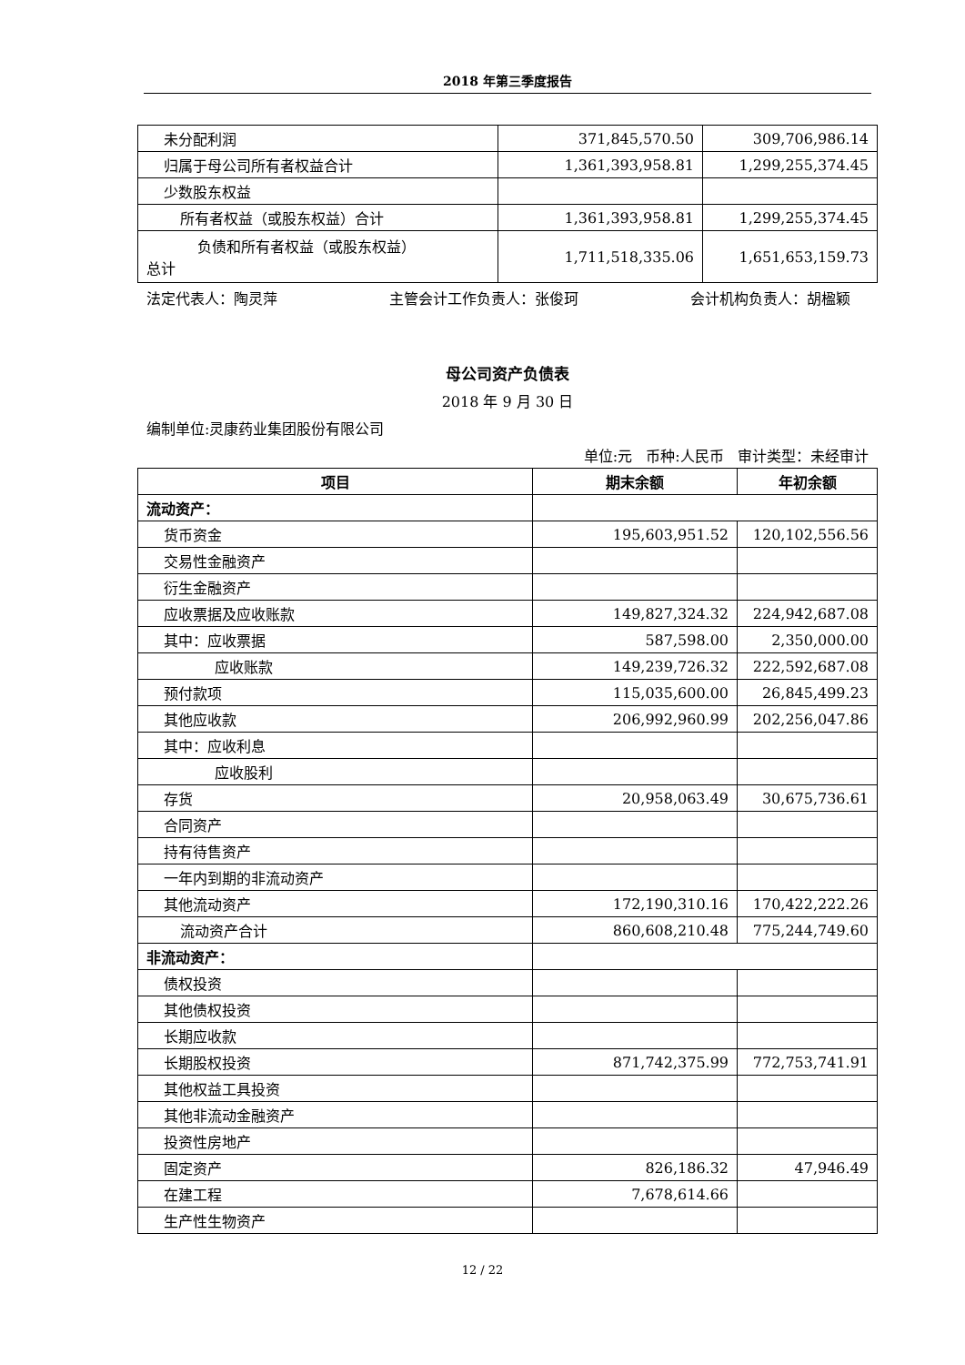2018 年第三季度报告
| 未分配利润 | 371,845,570.50 | 309,706,986.14 |
| 归属于母公司所有者权益合计 | 1,361,393,958.81 | 1,299,255,374.45 |
| 少数股东权益 | | |
| 所有者权益（或股东权益）合计 | 1,361,393,958.81 | 1,299,255,374.45 |
| 负债和所有者权益（或股东权益） 总计 | 1,711,518,335.06 | 1,651,653,159.73 |
法定代表人：陶灵萍 主管会计工作负责人：张俊珂 会计机构负责人：胡楹颖
母公司资产负债表
2018 年 9 月 30 日
编制单位:灵康药业集团股份有限公司
单位:元 币种:人民币 审计类型：未经审计
| 项目 | 期末余额 | 年初余额 |
| --- | --- | --- |
| 流动资产： | | |
| 货币资金 | 195,603,951.52 | 120,102,556.56 |
| 交易性金融资产 | | |
| 衍生金融资产 | | |
| 应收票据及应收账款 | 149,827,324.32 | 224,942,687.08 |
| 其中：应收票据 | 587,598.00 | 2,350,000.00 |
| 应收账款 | 149,239,726.32 | 222,592,687.08 |
| 预付款项 | 115,035,600.00 | 26,845,499.23 |
| 其他应收款 | 206,992,960.99 | 202,256,047.86 |
| 其中：应收利息 | | |
| 应收股利 | | |
| 存货 | 20,958,063.49 | 30,675,736.61 |
| 合同资产 | | |
| 持有待售资产 | | |
| 一年内到期的非流动资产 | | |
| 其他流动资产 | 172,190,310.16 | 170,422,222.26 |
| 流动资产合计 | 860,608,210.48 | 775,244,749.60 |
| 非流动资产： | | |
| 债权投资 | | |
| 其他债权投资 | | |
| 长期应收款 | | |
| 长期股权投资 | 871,742,375.99 | 772,753,741.91 |
| 其他权益工具投资 | | |
| 其他非流动金融资产 | | |
| 投资性房地产 | | |
| 固定资产 | 826,186.32 | 47,946.49 |
| 在建工程 | 7,678,614.66 | |
| 生产性生物资产 | | |
12 / 22